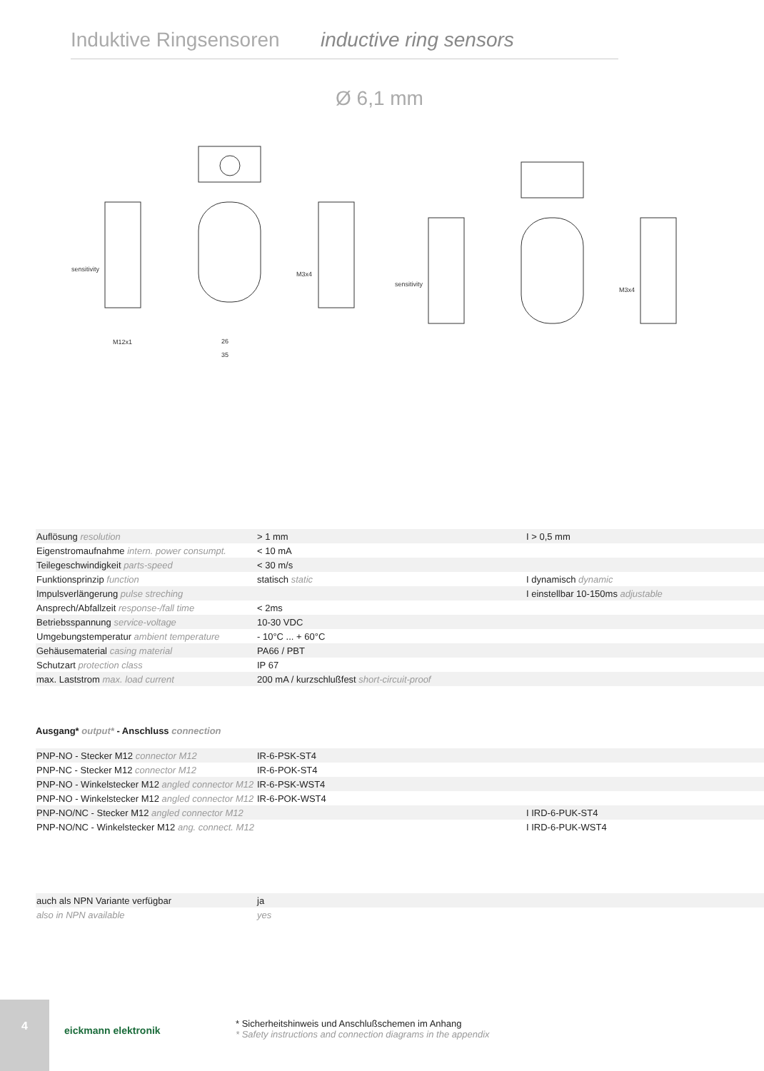Induktive Ringsensoren inductive ring sensors
Ø 6,1 mm
sensitivity
sensitivity
26
35
M12x1
M3x4
M3x4
| Auflösung resolution | > 1 mm | I > 0,5 mm |
| Eigenstromaufnahme intern. power consumpt. | < 10 mA | |
| Teilegeschwindigkeit parts-speed | < 30 m/s | |
| Funktionsprinzip function | statisch static | I dynamisch dynamic |
| Impulsverlängerung pulse streching | | I einstellbar 10-150ms adjustable |
| Ansprech/Abfallzeit response-/fall time | < 2ms | |
| Betriebsspannung service-voltage | 10-30 VDC | |
| Umgebungstemperatur ambient temperature | - 10°C ... + 60°C | |
| Gehäusematerial casing material | PA66 / PBT | |
| Schutzart protection class | IP 67 | |
| max. Laststrom max. load current | 200 mA / kurzschlußfest short-circuit-proof | |
Ausgang* output* - Anschluss connection
| PNP-NO - Stecker M12 connector M12 | IR-6-PSK-ST4 | |
| PNP-NC - Stecker M12 connector M12 | IR-6-POK-ST4 | |
| PNP-NO - Winkelstecker M12 angled connector M12 | IR-6-PSK-WST4 | |
| PNP-NO - Winkelstecker M12 angled connector M12 | IR-6-POK-WST4 | |
| PNP-NO/NC - Stecker M12 angled connector M12 | | I IRD-6-PUK-ST4 |
| PNP-NO/NC - Winkelstecker M12 ang. connect. M12 | | I IRD-6-PUK-WST4 |
| auch als NPN Variante verfügbar | ja | |
| also in NPN available | yes | |
4
eickmann elektronik
* Sicherheitshinweis und Anschlußschemen im Anhang
* Safety instructions and connection diagrams in the appendix